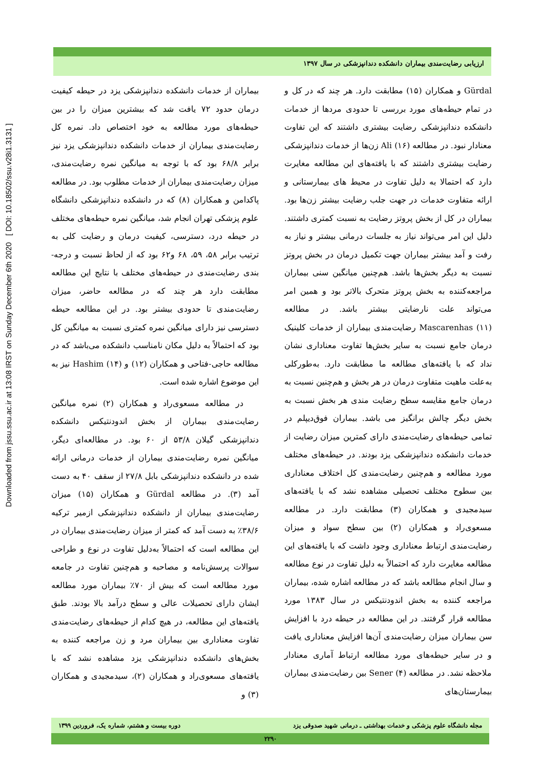Downloaded from jssu.ssu.ac.ir at 13:08 IRST on Sunday December 6th 2020 [ DOI: 10.18502/ssu.v28i1.3131 ]
ارزیابی رضایت‌مندی بیماران دانشکده دندانپزشکی در سال ۱۳۹۷
بیماران از خدمات دانشکده دندانپزشکی یزد در حیطه کیفیت درمان حدود ۷۲ یافت شد که بیشترین میزان را در بین حیطه‌های مورد مطالعه به خود اختصاص داد. نمره کل رضایت‌مندی بیماران از خدمات دانشکده دندانپزشکی یزد نیز برابر ۶۸/۸ بود که با توجه به میانگین نمره رضایت‌مندی، میزان رضایت‌مندی بیماران از خدمات مطلوب بود. در مطالعه پاکدامن و همکاران (۸) که در دانشکده دندانپزشکی دانشگاه علوم پزشکی تهران انجام شد، میانگین نمره حیطه‌های مختلف در حیطه درد، دسترسی، کیفیت درمان و رضایت کلی به ترتیب برابر ۵۸، ۵۹، ۶۸ و۶۲ بود که از لحاظ نسبت و درجه-بندی رضایت‌مندی در حیطه‌های مختلف با نتایج این مطالعه مطابقت دارد هر چند که در مطالعه حاضر، میزان رضایت‌مندی تا حدودی بیشتر بود. در این مطالعه حیطه دسترسی نیز دارای میانگین نمره کمتری نسبت به میانگین کل بود که احتمالاً به دلیل مکان نامناسب دانشکده می‌باشد که در مطالعه حاجی-فتاحی و همکاران (۱۲) و Hashim (۱۴) نیز به این موضوع اشاره شده است.
در مطالعه مسعوی‌راد و همکاران (۲) نمره میانگین رضایت‌مندی بیماران از بخش اندودنتیکس دانشکده دندانپزشکی گیلان ۵۳/۸ از ۶۰ بود. در مطالعه‌ای دیگر، میانگین نمره رضایت‌مندی بیماران از خدمات درمانی ارائه شده در دانشکده دندانپزشکی بابل ۲۷/۸ از سقف ۴۰ به دست آمد (۳). در مطالعه Gürdal و همکاران (۱۵) میزان رضایت‌مندی بیماران از دانشکده دندانپزشکی ازمیر ترکیه ۳۸/۶٪ به دست آمد که کمتر از میزان رضایت‌مندی بیماران در این مطالعه است که احتمالاً به‌دلیل تفاوت در نوع و طراحی سوالات پرسش‌نامه و مصاحبه و هم‌چنین تفاوت در جامعه مورد مطالعه است که بیش از ۷۰٪ بیماران مورد مطالعه ایشان دارای تحصیلات عالی و سطح درآمد بالا بودند. طبق یافته‌های این مطالعه، در هیچ کدام از حیطه‌های رضایت‌مندی تفاوت معناداری بین بیماران مرد و زن مراجعه کننده به بخش‌های دانشکده دندانپزشکی یزد مشاهده نشد که با یافته‌های مسعوی‌راد و همکاران (۲)، سیدمجیدی و همکاران (۳) و
Gürdal و همکاران (۱۵) مطابقت دارد. هر چند که در کل و در تمام حیطه‌های مورد بررسی تا حدودی مردها از خدمات دانشکده دندانپزشکی رضایت بیشتری داشتند که این تفاوت معنادار نبود. در مطالعه Ali (۱۶) زن‌ها از خدمات دندانپزشکی رضایت بیشتری داشتند که با یافته‌های این مطالعه مغایرت دارد که احتمالا به دلیل تفاوت در محیط های بیمارستانی و ارائه متفاوت خدمات در جهت جلب رضایت بیشتر زن‌ها بود. بیماران در کل از بخش پروتز رضایت به نسبت کمتری داشتند. دلیل این امر می‌تواند نیاز به جلسات درمانی بیشتر و نیاز به رفت و آمد بیشتر بیماران جهت تکمیل درمان در بخش پروتز نسبت به دیگر بخش‌ها باشد. هم‌چنین میانگین سنی بیماران مراجعه‌کننده به بخش پروتز متحرک بالاتر بود و همین امر می‌تواند علت نارضایتی بیشتر باشد. در مطالعه Mascarenhas (۱۱) رضایت‌مندی بیماران از خدمات کلینیک درمان جامع نسبت به سایر بخش‌ها تفاوت معناداری نشان نداد که با یافته‌های مطالعه ما مطابقت دارد. به‌طورکلی به‌علت ماهیت متفاوت درمان در هر بخش و هم‌چنین نسبت به درمان جامع مقایسه سطح رضایت مندی هر بخش نسبت به بخش دیگر چالش برانگیز می باشد. بیماران فوق‌دیپلم در تمامی حیطه‌های رضایت‌مندی دارای کمترین میزان رضایت از خدمات دانشکده دندانپزشکی یزد بودند. در حیطه‌های مختلف مورد مطالعه و هم‌چنین رضایت‌مندی کل اختلاف معناداری بین سطوح مختلف تحصیلی مشاهده نشد که با یافته‌های سیدمجیدی و همکاران (۳) مطابقت دارد. در مطالعه مسعوی‌راد و همکاران (۲) بین سطح سواد و میزان رضایت‌مندی ارتباط معناداری وجود داشت که با یافته‌های این مطالعه مغایرت دارد که احتمالاً به دلیل تفاوت در نوع مطالعه و سال انجام مطالعه باشد که در مطالعه اشاره شده، بیماران مراجعه کننده به بخش اندودنتیکس در سال ۱۳۸۳ مورد مطالعه قرار گرفتند. در این مطالعه در حیطه درد با افزایش سن بیماران میزان رضایت‌مندی آن‌ها افزایش معناداری یافت و در سایر حیطه‌های مورد مطالعه ارتباط آماری معنادار ملاحظه نشد. در مطالعه Sener (۴) بین رضایت‌مندی بیماران بیمارستان‌های
مجله دانشگاه علوم پزشکی و خدمات بهداشتی ـ درمانی شهید صدوقی یزد دوره بیست و هشتم، شماره یک، فروردین ۱۳۹۹
۲۲۹۰